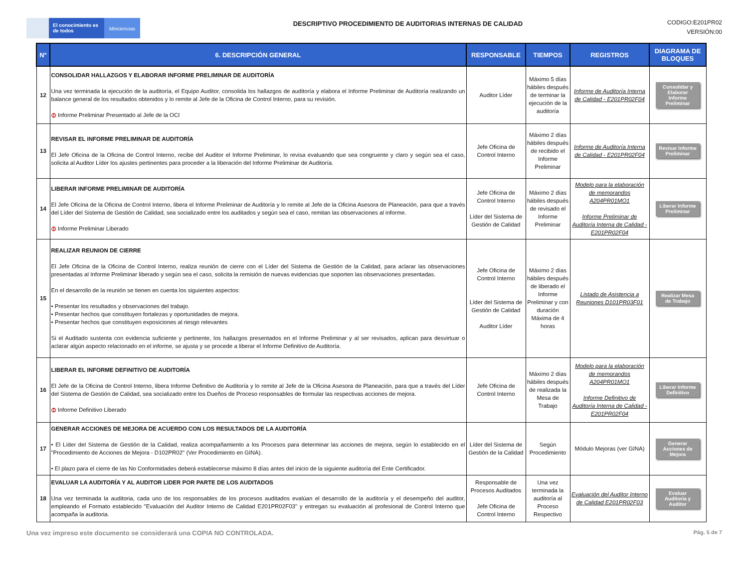El conocimiento es de todos
Minciencias
DESCRIPTIVO PROCEDIMIENTO DE AUDITORIAS INTERNAS DE CALIDAD
CODIGO:E201PR02
VERSIÓN:00
| N° | 6. DESCRIPCIÓN GENERAL | RESPONSABLE | TIEMPOS | REGISTROS | DIAGRAMA DE BLOQUES |
| --- | --- | --- | --- | --- | --- |
| 12 | CONSOLIDAR HALLAZGOS Y ELABORAR INFORME PRELIMINAR DE AUDITORÍA Una vez terminada la ejecución de la auditoría, el Equipo Auditor, consolida los hallazgos de auditoría y elabora el Informe Preliminar de Auditoría realizando un balance general de los resultados obtenidos y lo remite al Jefe de la Oficina de Control Interno, para su revisión. ⦶ Informe Preliminar Presentado al Jefe de la OCI | Auditor Líder | Máximo 5 días hábiles después de terminar la ejecución de la auditoría | Informe de Auditoría Interna de Calidad - E201PR02F04 | Consolidar y Elaborar Informe Preliminar |
| 13 | REVISAR EL INFORME PRELIMINAR DE AUDITORÍA El Jefe Oficina de la Oficina de Control Interno, recibe del Auditor el Informe Preliminar, lo revisa evaluando que sea congruente y claro y según sea el caso, solicita al Auditor Líder los ajustes pertinentes para proceder a la liberación del Informe Preliminar de Auditoría. | Jefe Oficina de Control Interno | Máximo 2 días hábiles después de recibido el Informe Preliminar | Informe de Auditoría Interna de Calidad - E201PR02F04 | Revisar Informe Preliminar |
| 14 | LIBERAR INFORME PRELIMINAR DE AUDITORÍA El Jefe Oficina de la Oficina de Control Interno, libera el Informe Preliminar de Auditoría y lo remite al Jefe de la Oficina Asesora de Planeación, para que a través del Líder del Sistema de Gestión de Calidad, sea socializado entre los auditados y según sea el caso, remitan las observaciones al informe. ⦶ Informe Preliminar Liberado | Jefe Oficina de Control Interno Líder del Sistema de Gestión de Calidad | Máximo 2 días hábiles después de revisado el Informe Preliminar | Modelo para la elaboración de memorandos A204PR01MO1 Informe Preliminar de Auditoría Interna de Calidad - E201PR02F04 | Liberar Informe Preliminar |
| 15 | REALIZAR REUNION DE CIERRE El Jefe Oficina de la Oficina de Control Interno, realiza reunión de cierre con el Líder del Sistema de Gestión de la Calidad, para aclarar las observaciones presentadas al Informe Preliminar liberado y según sea el caso, solicita la remisión de nuevas evidencias que soporten las observaciones presentadas. En el desarrollo de la reunión se tienen en cuenta los siguientes aspectos: • Presentar los resultados y observaciones del trabajo. • Presentar hechos que constituyen fortalezas y oportunidades de mejora. • Presentar hechos que constituyen exposiciones al riesgo relevantes Si el Auditado sustenta con evidencia suficiente y pertinente, los hallazgos presentados en el Informe Preliminar y al ser revisados, aplican para desvirtuar o aclarar algún aspecto relacionado en el informe, se ajusta y se procede a liberar el Informe Definitivo de Auditoría. | Jefe Oficina de Control Interno Líder del Sistema de Gestión de Calidad Auditor Líder | Máximo 2 días hábiles después de liberado el Informe Preliminar y con duración Máxima de 4 horas | Listado de Asistencia a Reuniones D101PR03F01 | Realizar Mesa de Trabajo |
| 16 | LIBERAR EL INFORME DEFINITIVO DE AUDITORÍA El Jefe de la Oficina de Control Interno, libera Informe Definitivo de Auditoría y lo remite al Jefe de la Oficina Asesora de Planeación, para que a través del Líder del Sistema de Gestión de Calidad, sea socializado entre los Dueños de Proceso responsables de formular las respectivas acciones de mejora. ⦶ Informe Definitivo Liberado | Jefe Oficina de Control Interno | Máximo 2 días hábiles después de realizada la Mesa de Trabajo | Modelo para la elaboración de memorandos A204PR01MO1 Informe Definitivo de Auditoría Interna de Calidad - E201PR02F04 | Liberar Informe Definitivo |
| 17 | GENERAR ACCIONES DE MEJORA DE ACUERDO CON LOS RESULTADOS DE LA AUDITORÍA • El Líder del Sistema de Gestión de la Calidad, realiza acompañamiento a los Procesos para determinar las acciones de mejora, según lo establecido en el "Procedimiento de Acciones de Mejora - D102PR02" (Ver Procedimiento en GINA). • El plazo para el cierre de las No Conformidades deberá establecerse máximo 8 días antes del inicio de la siguiente auditoría del Ente Certificador. | Líder del Sistema de Gestión de la Calidad | Según Procedimiento | Módulo Mejoras (ver GINA) | Generar Acciones de Mejora |
| 18 | EVALUAR LA AUDITORÍA Y AL AUDITOR LIDER POR PARTE DE LOS AUDITADOS Una vez terminada la auditoria, cada uno de los responsables de los procesos auditados evalúan el desarrollo de la auditoría y el desempeño del auditor, empleando el Formato establecido "Evaluación del Auditor Interno de Calidad E201PR02F03" y entregan su evaluación al profesional de Control Interno que acompaña la auditoria. | Responsable de Procesos Auditados Jefe Oficina de Control Interno | Una vez terminada la auditoría al Proceso Respectivo | Evaluación del Auditor Interno de Calidad E201PR02F03 | Evaluar Auditoria y Auditor |
Una vez impreso este documento se considerará una COPIA NO CONTROLADA. Pág. 5 de 7